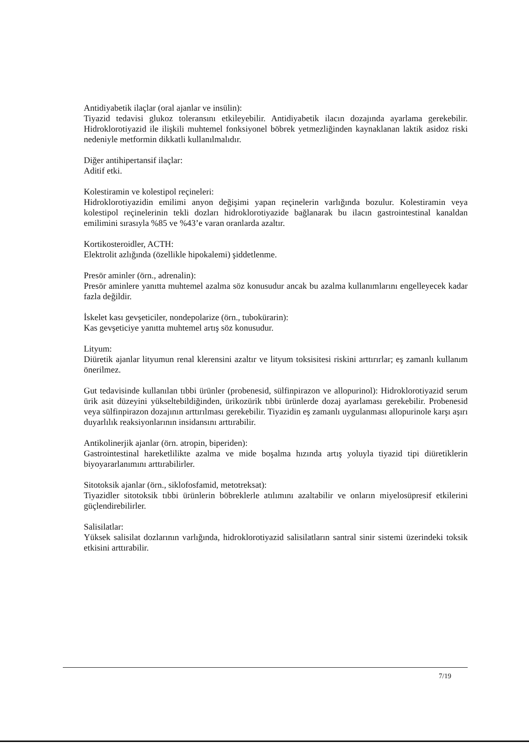Antidiyabetik ilaçlar (oral ajanlar ve insülin):
Tiyazid tedavisi glukoz toleransını etkileyebilir. Antidiyabetik ilacın dozajında ayarlama gerekebilir. Hidroklorotiyazid ile ilişkili muhtemel fonksiyonel böbrek yetmezliğinden kaynaklanan laktik asidoz riski nedeniyle metformin dikkatli kullanılmalıdır.
Diğer antihipertansif ilaçlar:
Aditif etki.
Kolestiramin ve kolestipol reçineleri:
Hidroklorotiyazidin emilimi anyon değişimi yapan reçinelerin varlığında bozulur. Kolestiramin veya kolestipol reçinelerinin tekli dozları hidroklorotiyazide bağlanarak bu ilacın gastrointestinal kanaldan emilimini sırasıyla %85 ve %43’e varan oranlarda azaltır.
Kortikosteroidler, ACTH:
Elektrolit azlığında (özellikle hipokalemi) şiddetlenme.
Presör aminler (örn., adrenalin):
Presör aminlere yanıtta muhtemel azalma söz konusudur ancak bu azalma kullanımlarını engelleyecek kadar fazla değildir.
İskelet kası gevşeticiler, nondepolarize (örn., tubokürarin):
Kas gevşeticiye yanıtta muhtemel artış söz konusudur.
Lityum:
Diüretik ajanlar lityumun renal klerensini azaltır ve lityum toksisitesi riskini arttırırlar; eş zamanlı kullanım önerilmez.
Gut tedavisinde kullanılan tıbbi ürünler (probenesid, sülfinpirazon ve allopurinol): Hidroklorotiyazid serum ürik asit düzeyini yükseltebildiğinden, ürikozürik tıbbi ürünlerde dozaj ayarlaması gerekebilir. Probenesid veya sülfinpirazon dozajının arttırılması gerekebilir. Tiyazidin eş zamanlı uygulanması allopurinole karşı aşırı duyarlılık reaksiyonlarının insidansını arttırabilir.
Antikolinerjik ajanlar (örn. atropin, biperiden):
Gastrointestinal hareketlilikte azalma ve mide boşalma hızında artış yoluyla tiyazid tipi diüretiklerin biyoyararlanımını arttırabilirler.
Sitotoksik ajanlar (örn., siklofosfamid, metotreksat):
Tiyazidler sitotoksik tıbbi ürünlerin böbreklerle atılımını azaltabilir ve onların miyelosüpresif etkilerini güçlendirebilirler.
Salisilatlar:
Yüksek salisilat dozlarının varlığında, hidroklorotiyazid salisilatların santral sinir sistemi üzerindeki toksik etkisini arttırabilir.
7/19